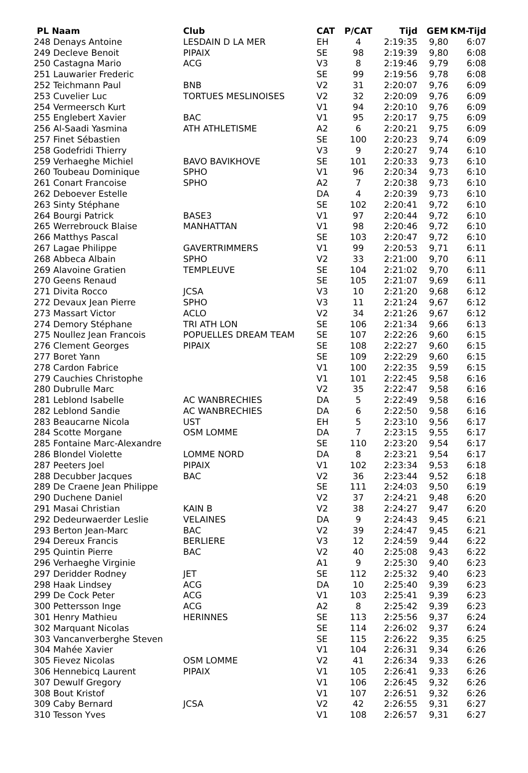| PL Naam | Club | CAT | P/CAT | Tijd | GEM | KM-Tijd |
| --- | --- | --- | --- | --- | --- | --- |
| 248 Denays Antoine | LESDAIN D LA MER | EH | 4 | 2:19:35 | 9,80 | 6:07 |
| 249 Decleve Benoit | PIPAIX | SE | 98 | 2:19:39 | 9,80 | 6:08 |
| 250 Castagna Mario | ACG | V3 | 8 | 2:19:46 | 9,79 | 6:08 |
| 251 Lauwarier Frederic | | SE | 99 | 2:19:56 | 9,78 | 6:08 |
| 252 Teichmann Paul | BNB | V2 | 31 | 2:20:07 | 9,76 | 6:09 |
| 253 Cuvelier Luc | TORTUES MESLINOISES | V2 | 32 | 2:20:09 | 9,76 | 6:09 |
| 254 Vermeersch Kurt | | V1 | 94 | 2:20:10 | 9,76 | 6:09 |
| 255 Englebert Xavier | BAC | V1 | 95 | 2:20:17 | 9,75 | 6:09 |
| 256 Al-Saadi Yasmina | ATH ATHLETISME | A2 | 6 | 2:20:21 | 9,75 | 6:09 |
| 257 Finet Sébastien | | SE | 100 | 2:20:23 | 9,74 | 6:09 |
| 258 Godefridi Thierry | | V3 | 9 | 2:20:27 | 9,74 | 6:10 |
| 259 Verhaeghe Michiel | BAVO BAVIKHOVE | SE | 101 | 2:20:33 | 9,73 | 6:10 |
| 260 Toubeau Dominique | SPHO | V1 | 96 | 2:20:34 | 9,73 | 6:10 |
| 261 Conart Francoise | SPHO | A2 | 7 | 2:20:38 | 9,73 | 6:10 |
| 262 Deboever Estelle | | DA | 4 | 2:20:39 | 9,73 | 6:10 |
| 263 Sinty Stéphane | | SE | 102 | 2:20:41 | 9,72 | 6:10 |
| 264 Bourgi Patrick | BASE3 | V1 | 97 | 2:20:44 | 9,72 | 6:10 |
| 265 Werrebrouck Blaise | MANHATTAN | V1 | 98 | 2:20:46 | 9,72 | 6:10 |
| 266 Matthys Pascal | | SE | 103 | 2:20:47 | 9,72 | 6:10 |
| 267 Lagae Philippe | GAVERTRIMMERS | V1 | 99 | 2:20:53 | 9,71 | 6:11 |
| 268 Abbeca Albain | SPHO | V2 | 33 | 2:21:00 | 9,70 | 6:11 |
| 269 Alavoine Gratien | TEMPLEUVE | SE | 104 | 2:21:02 | 9,70 | 6:11 |
| 270 Geens Renaud | | SE | 105 | 2:21:07 | 9,69 | 6:11 |
| 271 Divita Rocco | JCSA | V3 | 10 | 2:21:20 | 9,68 | 6:12 |
| 272 Devaux Jean Pierre | SPHO | V3 | 11 | 2:21:24 | 9,67 | 6:12 |
| 273 Massart Victor | ACLO | V2 | 34 | 2:21:26 | 9,67 | 6:12 |
| 274 Demory Stéphane | TRI ATH LON | SE | 106 | 2:21:34 | 9,66 | 6:13 |
| 275 Noullez Jean Francois | POPUELLES DREAM TEAM | SE | 107 | 2:22:26 | 9,60 | 6:15 |
| 276 Clement Georges | PIPAIX | SE | 108 | 2:22:27 | 9,60 | 6:15 |
| 277 Boret Yann | | SE | 109 | 2:22:29 | 9,60 | 6:15 |
| 278 Cardon Fabrice | | V1 | 100 | 2:22:35 | 9,59 | 6:15 |
| 279 Cauchies Christophe | | V1 | 101 | 2:22:45 | 9,58 | 6:16 |
| 280 Dubrulle Marc | | V2 | 35 | 2:22:47 | 9,58 | 6:16 |
| 281 Leblond Isabelle | AC WANBRECHIES | DA | 5 | 2:22:49 | 9,58 | 6:16 |
| 282 Leblond Sandie | AC WANBRECHIES | DA | 6 | 2:22:50 | 9,58 | 6:16 |
| 283 Beaucarne Nicola | UST | EH | 5 | 2:23:10 | 9,56 | 6:17 |
| 284 Scotte Morgane | OSM LOMME | DA | 7 | 2:23:15 | 9,55 | 6:17 |
| 285 Fontaine Marc-Alexandre | | SE | 110 | 2:23:20 | 9,54 | 6:17 |
| 286 Blondel Violette | LOMME NORD | DA | 8 | 2:23:21 | 9,54 | 6:17 |
| 287 Peeters Joel | PIPAIX | V1 | 102 | 2:23:34 | 9,53 | 6:18 |
| 288 Decubber Jacques | BAC | V2 | 36 | 2:23:44 | 9,52 | 6:18 |
| 289 De Craene Jean Philippe | | SE | 111 | 2:24:03 | 9,50 | 6:19 |
| 290 Duchene Daniel | | V2 | 37 | 2:24:21 | 9,48 | 6:20 |
| 291 Masai Christian | KAIN B | V2 | 38 | 2:24:27 | 9,47 | 6:20 |
| 292 Dedeurwaerder Leslie | VELAINES | DA | 9 | 2:24:43 | 9,45 | 6:21 |
| 293 Berton Jean-Marc | BAC | V2 | 39 | 2:24:47 | 9,45 | 6:21 |
| 294 Dereux Francis | BERLIERE | V3 | 12 | 2:24:59 | 9,44 | 6:22 |
| 295 Quintin Pierre | BAC | V2 | 40 | 2:25:08 | 9,43 | 6:22 |
| 296 Verhaeghe Virginie | | A1 | 9 | 2:25:30 | 9,40 | 6:23 |
| 297 Deridder Rodney | JET | SE | 112 | 2:25:32 | 9,40 | 6:23 |
| 298 Haak Lindsey | ACG | DA | 10 | 2:25:40 | 9,39 | 6:23 |
| 299 De Cock Peter | ACG | V1 | 103 | 2:25:41 | 9,39 | 6:23 |
| 300 Pettersson Inge | ACG | A2 | 8 | 2:25:42 | 9,39 | 6:23 |
| 301 Henry Mathieu | HERINNES | SE | 113 | 2:25:56 | 9,37 | 6:24 |
| 302 Marquant Nicolas | | SE | 114 | 2:26:02 | 9,37 | 6:24 |
| 303 Vancanverberghe Steven | | SE | 115 | 2:26:22 | 9,35 | 6:25 |
| 304 Mahée Xavier | | V1 | 104 | 2:26:31 | 9,34 | 6:26 |
| 305 Fievez Nicolas | OSM LOMME | V2 | 41 | 2:26:34 | 9,33 | 6:26 |
| 306 Hennebicq Laurent | PIPAIX | V1 | 105 | 2:26:41 | 9,33 | 6:26 |
| 307 Dewulf Gregory | | V1 | 106 | 2:26:45 | 9,32 | 6:26 |
| 308 Bout Kristof | | V1 | 107 | 2:26:51 | 9,32 | 6:26 |
| 309 Caby Bernard | JCSA | V2 | 42 | 2:26:55 | 9,31 | 6:27 |
| 310 Tesson Yves | | V1 | 108 | 2:26:57 | 9,31 | 6:27 |